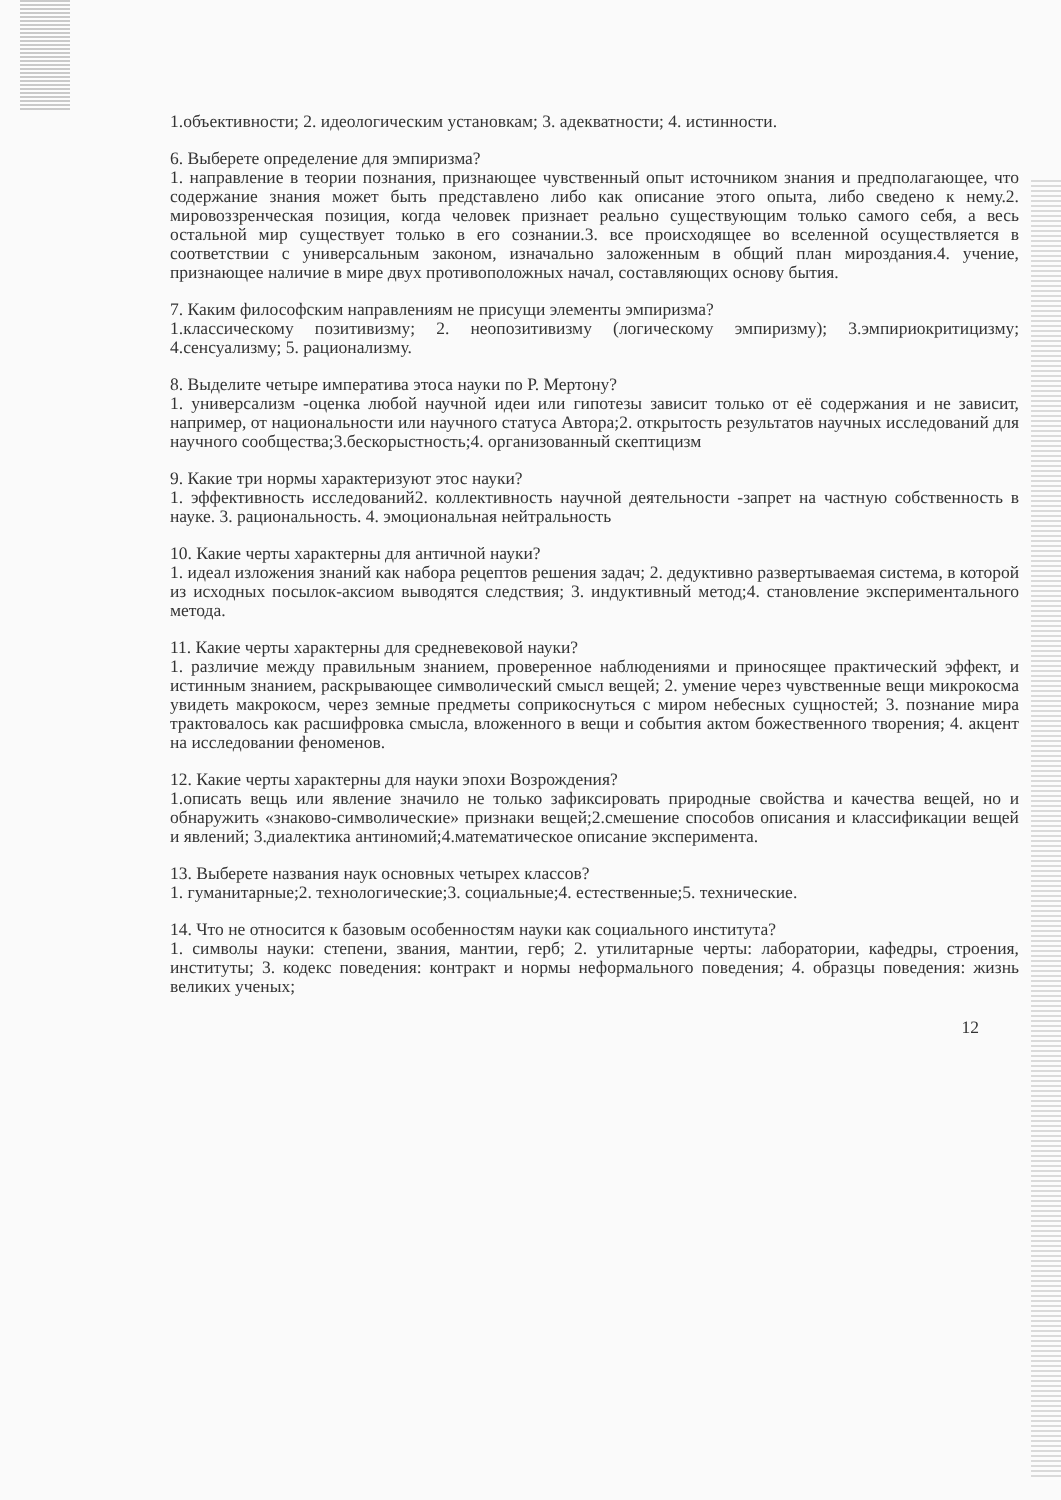1.объективности; 2. идеологическим установкам; 3. адекватности; 4. истинности.
6. Выберете определение для эмпиризма?
1. направление в теории познания, признающее чувственный опыт источником знания и предполагающее, что содержание знания может быть представлено либо как описание этого опыта, либо сведено к нему.2. мировоззренческая позиция, когда человек признает реально существующим только самого себя, а весь остальной мир существует только в его сознании.3. все происходящее во вселенной осуществляется в соответствии с универсальным законом, изначально заложенным в общий план мироздания.4. учение, признающее наличие в мире двух противоположных начал, составляющих основу бытия.
7. Каким философским направлениям не присущи элементы эмпиризма?
1.классическому позитивизму; 2. неопозитивизму (логическому эмпиризму); 3.эмпириокритицизму; 4.сенсуализму; 5. рационализму.
8. Выделите четыре императива этоса науки по Р. Мертону?
1. универсализм -оценка любой научной идеи или гипотезы зависит только от её содержания и не зависит, например, от национальности или научного статуса Автора;2. открытость результатов научных исследований для научного сообщества;3.бескорыстность;4. организованный скептицизм
9. Какие три нормы характеризуют этос науки?
1. эффективность исследований2. коллективность научной деятельности -запрет на частную собственность в науке. 3. рациональность. 4. эмоциональная нейтральность
10. Какие черты характерны для античной науки?
1. идеал изложения знаний как набора рецептов решения задач; 2. дедуктивно развертываемая система, в которой из исходных посылок-аксиом выводятся следствия; 3. индуктивный метод;4. становление экспериментального метода.
11. Какие черты характерны для средневековой науки?
1. различие между правильным знанием, проверенное наблюдениями и приносящее практический эффект, и истинным знанием, раскрывающее символический смысл вещей; 2. умение через чувственные вещи микрокосма увидеть макрокосм, через земные предметы соприкоснуться с миром небесных сущностей; 3. познание мира трактовалось как расшифровка смысла, вложенного в вещи и события актом божественного творения; 4. акцент на исследовании феноменов.
12. Какие черты характерны для науки эпохи Возрождения?
1.описать вещь или явление значило не только зафиксировать природные свойства и качества вещей, но и обнаружить «знаково-символические» признаки вещей;2.смешение способов описания и классификации вещей и явлений; 3.диалектика антиномий;4.математическое описание эксперимента.
13. Выберете названия наук основных четырех классов?
1. гуманитарные;2. технологические;3. социальные;4. естественные;5. технические.
14. Что не относится к базовым особенностям науки как социального института?
1. символы науки: степени, звания, мантии, герб; 2. утилитарные черты: лаборатории, кафедры, строения, институты; 3. кодекс поведения: контракт и нормы неформального поведения; 4. образцы поведения: жизнь великих ученых;
12